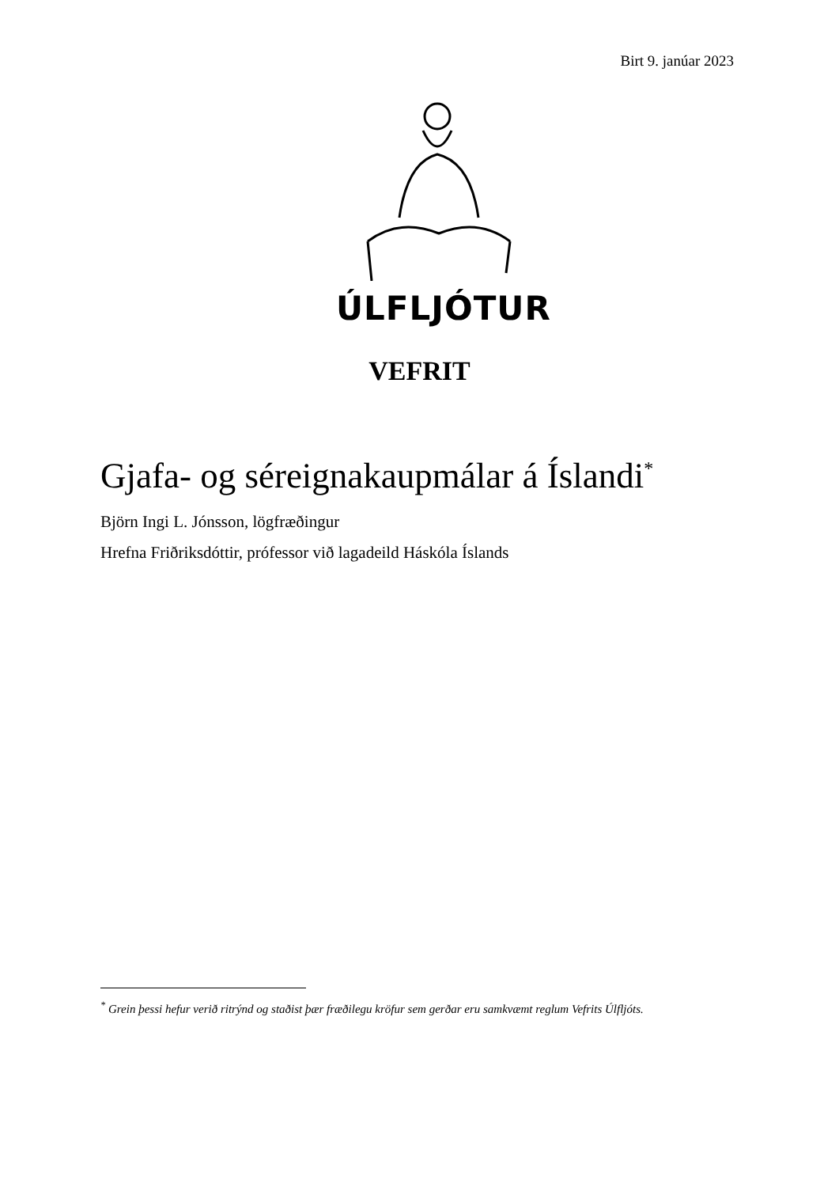Birt 9. janúar 2023
ÚLFLJÓTUR
VEFRIT
Gjafa- og séreignakaupmálar á Íslandi<sup>*</sup>
Björn Ingi L. Jónsson, lögfræðingur
Hrefna Friðriksdóttir, prófessor við lagadeild Háskóla Íslands
<sup>*</sup> Grein þessi hefur verið ritrýnd og staðist þær fræðilegu kröfur sem gerðar eru samkvæmt reglum Vefrits Úlfljóts.